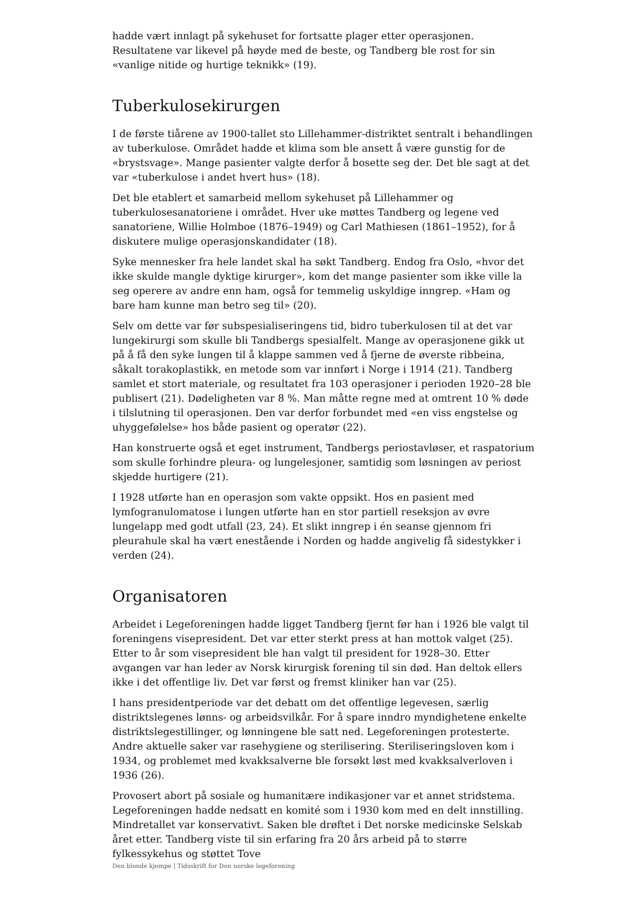hadde vært innlagt på sykehuset for fortsatte plager etter operasjonen. Resultatene var likevel på høyde med de beste, og Tandberg ble rost for sin «vanlige nitide og hurtige teknikk» (19).
Tuberkulosekirurgen
I de første tiårene av 1900-tallet sto Lillehammer-distriktet sentralt i behandlingen av tuberkulose. Området hadde et klima som ble ansett å være gunstig for de «brystsvage». Mange pasienter valgte derfor å bosette seg der. Det ble sagt at det var «tuberkulose i andet hvert hus» (18).
Det ble etablert et samarbeid mellom sykehuset på Lillehammer og tuberkulosesanatoriene i området. Hver uke møttes Tandberg og legene ved sanatoriene, Willie Holmboe (1876–1949) og Carl Mathiesen (1861–1952), for å diskutere mulige operasjonskandidater (18).
Syke mennesker fra hele landet skal ha søkt Tandberg. Endog fra Oslo, «hvor det ikke skulde mangle dyktige kirurger», kom det mange pasienter som ikke ville la seg operere av andre enn ham, også for temmelig uskyldige inngrep. «Ham og bare ham kunne man betro seg til» (20).
Selv om dette var før subspesialiseringens tid, bidro tuberkulosen til at det var lungekirurgi som skulle bli Tandbergs spesialfelt. Mange av operasjonene gikk ut på å få den syke lungen til å klappe sammen ved å fjerne de øverste ribbeina, såkalt torakoplastikk, en metode som var innført i Norge i 1914 (21). Tandberg samlet et stort materiale, og resultatet fra 103 operasjoner i perioden 1920–28 ble publisert (21). Dødeligheten var 8 %. Man måtte regne med at omtrent 10 % døde i tilslutning til operasjonen. Den var derfor forbundet med «en viss engstelse og uhyggefølelse» hos både pasient og operatør (22).
Han konstruerte også et eget instrument, Tandbergs periostavløser, et raspatorium som skulle forhindre pleura- og lungelesjoner, samtidig som løsningen av periost skjedde hurtigere (21).
I 1928 utførte han en operasjon som vakte oppsikt. Hos en pasient med lymfogranulomatose i lungen utførte han en stor partiell reseksjon av øvre lungelapp med godt utfall (23, 24). Et slikt inngrep i én seanse gjennom fri pleurahule skal ha vært enestående i Norden og hadde angivelig få sidestykker i verden (24).
Organisatoren
Arbeidet i Legeforeningen hadde ligget Tandberg fjernt før han i 1926 ble valgt til foreningens visepresident. Det var etter sterkt press at han mottok valget (25). Etter to år som visepresident ble han valgt til president for 1928–30. Etter avgangen var han leder av Norsk kirurgisk forening til sin død. Han deltok ellers ikke i det offentlige liv. Det var først og fremst kliniker han var (25).
I hans presidentperiode var det debatt om det offentlige legevesen, særlig distriktslegenes lønns- og arbeidsvilkår. For å spare inndro myndighetene enkelte distriktslegestillinger, og lønningene ble satt ned. Legeforeningen protesterte. Andre aktuelle saker var rasehygiene og sterilisering. Steriliseringsloven kom i 1934, og problemet med kvakksalverne ble forsøkt løst med kvakksalverloven i 1936 (26).
Provosert abort på sosiale og humanitære indikasjoner var et annet stridstema. Legeforeningen hadde nedsatt en komité som i 1930 kom med en delt innstilling. Mindretallet var konservativt. Saken ble drøftet i Det norske medicinske Selskab året etter. Tandberg viste til sin erfaring fra 20 års arbeid på to større fylkessykehus og støttet Tove
Den blonde kjempe | Tidsskrift for Den norske legeforening